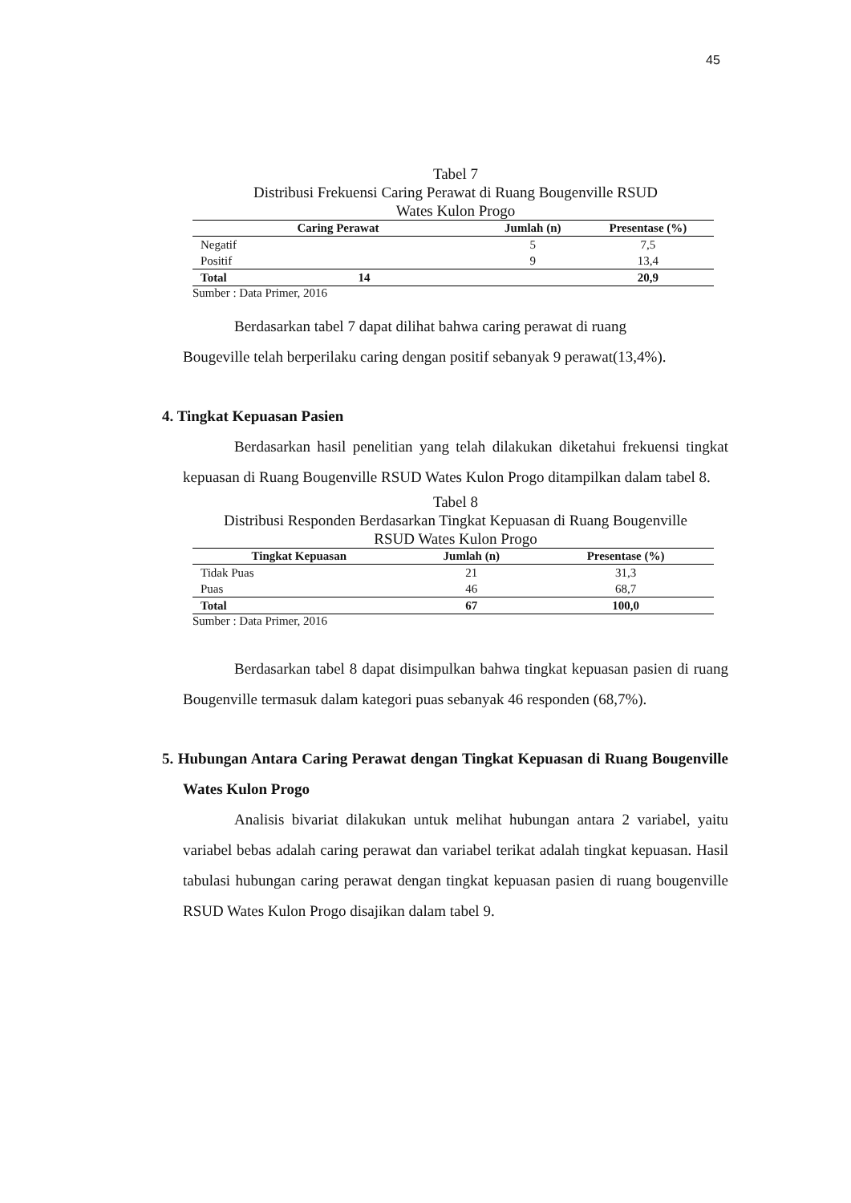45
Tabel 7
Distribusi Frekuensi Caring Perawat di Ruang Bougenville RSUD
Wates Kulon Progo
| Caring Perawat | Jumlah (n) | Presentase (%) |
| --- | --- | --- |
| Negatif | 5 | 7,5 |
| Positif | 9 | 13,4 |
| Total 14 | | 20,9 |
Sumber : Data Primer, 2016
Berdasarkan tabel 7 dapat dilihat bahwa caring perawat di ruang
Bougeville telah berperilaku caring dengan positif sebanyak 9 perawat(13,4%).
4. Tingkat Kepuasan Pasien
Berdasarkan hasil penelitian yang telah dilakukan diketahui frekuensi tingkat kepuasan di Ruang Bougenville RSUD Wates Kulon Progo ditampilkan dalam tabel 8.
Tabel 8
Distribusi Responden Berdasarkan Tingkat Kepuasan di Ruang Bougenville
RSUD Wates Kulon Progo
| Tingkat Kepuasan | Jumlah (n) | Presentase (%) |
| --- | --- | --- |
| Tidak Puas | 21 | 31,3 |
| Puas | 46 | 68,7 |
| Total | 67 | 100,0 |
Sumber : Data Primer, 2016
Berdasarkan tabel 8 dapat disimpulkan bahwa tingkat kepuasan pasien di ruang Bougenville termasuk dalam kategori puas sebanyak 46 responden (68,7%).
5. Hubungan Antara Caring Perawat dengan Tingkat Kepuasan di Ruang Bougenville Wates Kulon Progo
Analisis bivariat dilakukan untuk melihat hubungan antara 2 variabel, yaitu variabel bebas adalah caring perawat dan variabel terikat adalah tingkat kepuasan. Hasil tabulasi hubungan caring perawat dengan tingkat kepuasan pasien di ruang bougenville RSUD Wates Kulon Progo disajikan dalam tabel 9.